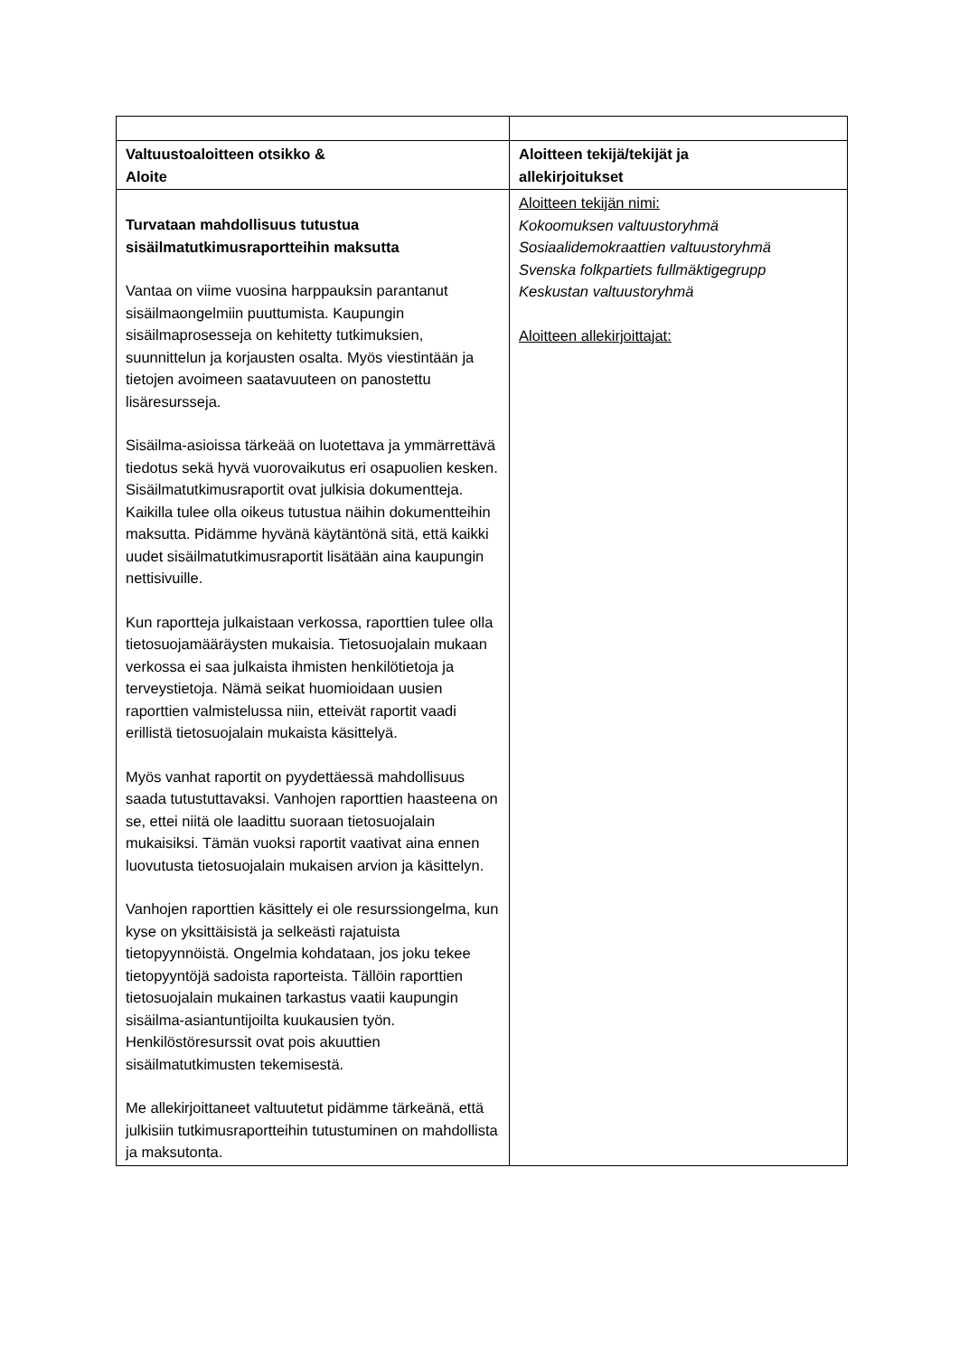| Valtuustoaloitteen otsikko & Aloite | Aloitteen tekijä/tekijät ja allekirjoitukset |
| --- | --- |
| Turvataan mahdollisuus tutustua sisäilmatutkimusraportteihin maksutta Vantaa on viime vuosina harppauksin parantanut sisäilmaongelmiin puuttumista. Kaupungin sisäilmaprosesseja on kehitetty tutkimuksien, suunnittelun ja korjausten osalta. Myös viestintään ja tietojen avoimeen saatavuuteen on panostettu lisäresursseja. Sisäilma-asioissa tärkeää on luotettava ja ymmärrettävä tiedotus sekä hyvä vuorovaikutus eri osapuolien kesken. Sisäilmatutkimusraportit ovat julkisia dokumentteja. Kaikilla tulee olla oikeus tutustua näihin dokumentteihin maksutta. Pidämme hyvänä käytäntönä sitä, että kaikki uudet sisäilmatutkimusraportit lisätään aina kaupungin nettisivuille. Kun raportteja julkaistaan verkossa, raporttien tulee olla tietosuojamääräysten mukaisia. Tietosuojalain mukaan verkossa ei saa julkaista ihmisten henkilötietoja ja terveystietoja. Nämä seikat huomioidaan uusien raporttien valmistelussa niin, etteivät raportit vaadi erillistä tietosuojalain mukaista käsittelyä. Myös vanhat raportit on pyydettäessä mahdollisuus saada tutustuttavaksi. Vanhojen raporttien haasteena on se, ettei niitä ole laadittu suoraan tietosuojalain mukaisiksi. Tämän vuoksi raportit vaativat aina ennen luovutusta tietosuojalain mukaisen arvion ja käsittelyn. Vanhojen raporttien käsittely ei ole resurssiongelma, kun kyse on yksittäisistä ja selkeästi rajatuista tietopyynnöistä. Ongelmia kohdataan, jos joku tekee tietopyyntöjä sadoista raporteista. Tällöin raporttien tietosuojalain mukainen tarkastus vaatii kaupungin sisäilma-asiantuntijoilta kuukausien työn. Henkilöstöresurssit ovat pois akuuttien sisäilmatutkimusten tekemisestä. Me allekirjoittaneet valtuutetut pidämme tärkeänä, että julkisiin tutkimusraportteihin tutustuminen on mahdollista ja maksutonta. | Aloitteen tekijän nimi: Kokoomuksen valtuustoryhmä Sosiaalidemokraattien valtuustoryhmä Svenska folkpartiets fullmäktigegrupp Keskustan valtuustoryhmä Aloitteen allekirjoittajat: |